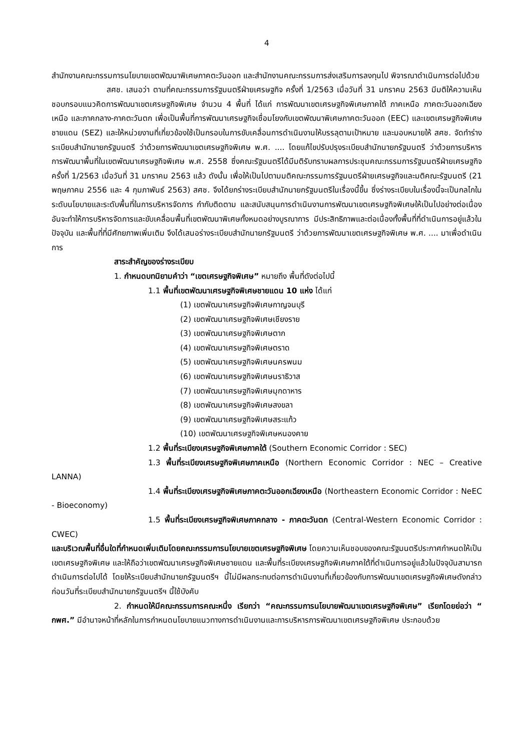4
สำนักงานคณะกรรมการนโยบายเขตพัฒนาพิเศษภาคตะวันออก และสำนักงานคณะกรรมการส่งเสริมการลงทุนไป พิจารณาดำเนินการต่อไปด้วย
สศช. เสนอว่า ตามที่คณะกรรมการรัฐมนตรีฝ่ายเศรษฐกิจ ครั้งที่ 1/2563 เมื่อวันที่ 31 มกราคม 2563 มีมติให้ความเห็นชอบกรอบแนวคิดการพัฒนาเขตเศรษฐกิจพิเศษ จำนวน 4 พื้นที่ ได้แก่ การพัฒนาเขตเศรษฐกิจพิเศษภาคใต้ ภาคเหนือ ภาคตะวันออกเฉียงเหนือ และภาคกลาง-ภาคตะวันตก เพื่อเป็นพื้นที่การพัฒนาเศรษฐกิจเชื่อมโยงกับเขตพัฒนาพิเศษภาคตะวันออก (EEC) และเขตเศรษฐกิจพิเศษชายแดน (SEZ) และให้หน่วยงานที่เกี่ยวข้องใช้เป็นกรอบในการขับเคลื่อนการดำเนินงานให้บรรลุตามเป้าหมาย และมอบหมายให้ สศช. จัดทำร่างระเบียบสำนักนายกรัฐมนตรี ว่าด้วยการพัฒนาเขตเศรษฐกิจพิเศษ พ.ศ. .... โดยแก้ไขปรับปรุงระเบียบสำนักนายกรัฐมนตรี ว่าด้วยการบริหารการพัฒนาพื้นที่ในเขตพัฒนาเศรษฐกิจพิเศษ พ.ศ. 2558 ซึ่งคณะรัฐมนตรีได้มีมติรับทราบผลการประชุมคณะกรรมการรัฐมนตรีฝ่ายเศรษฐกิจ ครั้งที่ 1/2563 เมื่อวันที่ 31 มกราคม 2563 แล้ว ดังนั้น เพื่อให้เป็นไปตามมติคณะกรรมการรัฐมนตรีฝ่ายเศรษฐกิจและมติคณะรัฐมนตรี (21 พฤษภาคม 2556 และ 4 กุมภาพันธ์ 2563) สศช. จึงได้ยกร่างระเบียบสำนักนายกรัฐมนตรีในเรื่องนี้ขึ้น ซึ่งร่างระเบียบในเรื่องนี้จะเป็นกลไกในระดับนโยบายและระดับพื้นที่ในการบริหารจัดการ กำกับติดตาม และสนับสนุนการดำเนินงานการพัฒนาเขตเศรษฐกิจพิเศษให้เป็นไปอย่างต่อเนื่อง อันจะทำให้การบริหารจัดการและขับเคลื่อนพื้นที่เขตพัฒนาพิเศษทั้งหมดอย่างบูรณาการ มีประสิทธิภาพและต่อเนื่องทั้งพื้นที่ที่ดำเนินการอยู่แล้วในปัจจุบัน และพื้นที่ที่มีศักยภาพเพิ่มเติม จึงได้เสนอร่างระเบียบสำนักนายกรัฐมนตรี ว่าด้วยการพัฒนาเขตเศรษฐกิจพิเศษ พ.ศ. .... มาเพื่อดำเนินการ
สาระสำคัญของร่างระเบียบ
1. กำหนดบทนิยามคำว่า “เขตเศรษฐกิจพิเศษ” หมายถึง พื้นที่ดังต่อไปนี้
1.1 พื้นที่เขตพัฒนาเศรษฐกิจพิเศษชายแดน 10 แห่ง ได้แก่
(1) เขตพัฒนาเศรษฐกิจพิเศษกาญจนบุรี
(2) เขตพัฒนาเศรษฐกิจพิเศษเชียงราย
(3) เขตพัฒนาเศรษฐกิจพิเศษตาก
(4) เขตพัฒนาเศรษฐกิจพิเศษตราด
(5) เขตพัฒนาเศรษฐกิจพิเศษนครพนม
(6) เขตพัฒนาเศรษฐกิจพิเศษนราธิวาส
(7) เขตพัฒนาเศรษฐกิจพิเศษมุกดาหาร
(8) เขตพัฒนาเศรษฐกิจพิเศษสงขลา
(9) เขตพัฒนาเศรษฐกิจพิเศษสระแก้ว
(10) เขตพัฒนาเศรษฐกิจพิเศษหนองคาย
1.2 พื้นที่ระเบียงเศรษฐกิจพิเศษภาคใต้ (Southern Economic Corridor : SEC)
1.3 พื้นที่ระเบียงเศรษฐกิจพิเศษภาคเหนือ (Northern Economic Corridor : NEC – Creative LANNA)
1.4 พื้นที่ระเบียงเศรษฐกิจพิเศษภาคตะวันออกเฉียงเหนือ (Northeastern Economic Corridor : NeEC - Bioeconomy)
1.5 พื้นที่ระเบียงเศรษฐกิจพิเศษภาคกลาง - ภาคตะวันตก (Central-Western Economic Corridor : CWEC)
และบริเวณพื้นที่อื่นใดที่กำหนดเพิ่มเติมโดยคณะกรรมการนโยบายเขตเศรษฐกิจพิเศษ โดยความเห็นชอบของคณะรัฐมนตรีประกาศกำหนดให้เป็นเขตเศรษฐกิจพิเศษ และให้ถือว่าเขตพัฒนาเศรษฐกิจพิเศษชายแดน และพื้นที่ระเบียงเศรษฐกิจพิเศษภาคใต้ที่ดำเนินการอยู่แล้วในปัจจุบันสามารถดำเนินการต่อไปได้ โดยให้ระเบียบสำนักนายกรัฐมนตรีฯ นี้ไม่มีผลกระทบต่อการดำเนินงานที่เกี่ยวข้องกับการพัฒนาเขตเศรษฐกิจพิเศษดังกล่าวก่อนวันที่ระเบียบสำนักนายกรัฐมนตรีฯ นี้ใช้บังคับ
2. กำหนดให้มีคณะกรรมการคณะหนึ่ง เรียกว่า “คณะกรรมการนโยบายพัฒนาเขตเศรษฐกิจพิเศษ” เรียกโดยย่อว่า “ กพศ.” มีอำนาจหน้าที่หลักในการกำหนดนโยบายแนวทางการดำเนินงานและการบริหารการพัฒนาเขตเศรษฐกิจพิเศษ ประกอบด้วย